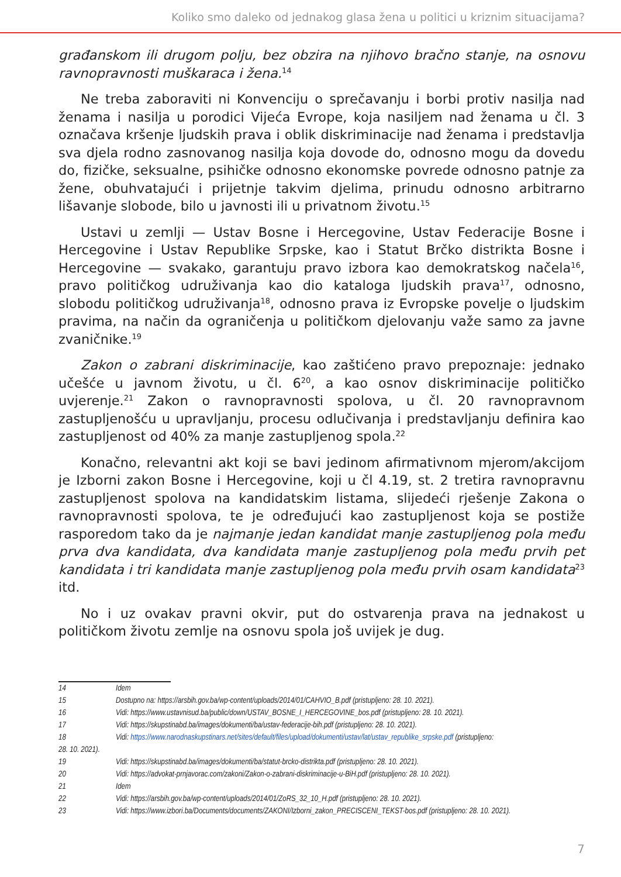Koliko smo daleko od jednakog glasa žena u politici u kriznim situacijama?
građanskom ili drugom polju, bez obzira na njihovo bračno stanje, na osnovu ravnopravnosti muškaraca i žena.<sup>14</sup>
Ne treba zaboraviti ni Konvenciju o sprečavanju i borbi protiv nasilja nad ženama i nasilja u porodici Vijeća Evrope, koja nasiljem nad ženama u čl. 3 označava kršenje ljudskih prava i oblik diskriminacije nad ženama i predstavlja sva djela rodno zasnovanog nasilja koja dovode do, odnosno mogu da dovedu do, fizičke, seksualne, psihičke odnosno ekonomske povrede odnosno patnje za žene, obuhvatajući i prijetnje takvim djelima, prinudu odnosno arbitrarno lišavanje slobode, bilo u javnosti ili u privatnom životu.<sup>15</sup>
Ustavi u zemlji — Ustav Bosne i Hercegovine, Ustav Federacije Bosne i Hercegovine i Ustav Republike Srpske, kao i Statut Brčko distrikta Bosne i Hercegovine — svakako, garantuju pravo izbora kao demokratskog načela<sup>16</sup>, pravo političkog udruživanja kao dio kataloga ljudskih prava<sup>17</sup>, odnosno, slobodu političkog udruživanja<sup>18</sup>, odnosno prava iz Evropske povelje o ljudskim pravima, na način da ograničenja u političkom djelovanju važe samo za javne zvaničnike.<sup>19</sup>
Zakon o zabrani diskriminacije, kao zaštićeno pravo prepoznaje: jednako učešće u javnom životu, u čl. 6<sup>20</sup>, a kao osnov diskriminacije političko uvjerenje.<sup>21</sup> Zakon o ravnopravnosti spolova, u čl. 20 ravnopravnom zastupljenošću u upravljanju, procesu odlučivanja i predstavljanju definira kao zastupljenost od 40% za manje zastupljenog spola.<sup>22</sup>
Konačno, relevantni akt koji se bavi jedinom afirmativnom mjerom/akcijom je Izborni zakon Bosne i Hercegovine, koji u čl 4.19, st. 2 tretira ravnopravnu zastupljenost spolova na kandidatskim listama, slijedeći rješenje Zakona o ravnopravnosti spolova, te je određujući kao zastupljenost koja se postiže rasporedom tako da je najmanje jedan kandidat manje zastupljenog pola među prva dva kandidata, dva kandidata manje zastupljenog pola među prvih pet kandidata i tri kandidata manje zastupljenog pola među prvih osam kandidata<sup>23</sup> itd.
No i uz ovakav pravni okvir, put do ostvarenja prava na jednakost u političkom životu zemlje na osnovu spola još uvijek je dug.
14 Idem
15 Dostupno na: https://arsbih.gov.ba/wp-content/uploads/2014/01/CAHVIO_B.pdf (pristupljeno: 28. 10. 2021).
16 Vidi: https://www.ustavnisud.ba/public/down/USTAV_BOSNE_I_HERCEGOVINE_bos.pdf (pristupljeno: 28. 10. 2021).
17 Vidi: https://skupstinabd.ba/images/dokumenti/ba/ustav-federacije-bih.pdf (pristupljeno: 28. 10. 2021).
18 Vidi: https://www.narodnaskupstinars.net/sites/default/files/upload/dokumenti/ustav/lat/ustav_republike_srpske.pdf (pristupljeno:
28. 10. 2021).
19 Vidi: https://skupstinabd.ba/images/dokumenti/ba/statut-brcko-distrikta.pdf (pristupljeno: 28. 10. 2021).
20 Vidi: https://advokat-prnjavorac.com/zakoni/Zakon-o-zabrani-diskriminacije-u-BiH.pdf (pristupljeno: 28. 10. 2021).
21 Idem
22 Vidi: https://arsbih.gov.ba/wp-content/uploads/2014/01/ZoRS_32_10_H.pdf (pristupljeno: 28. 10. 2021).
23 Vidi: https://www.izbori.ba/Documents/documents/ZAKONI/Izborni_zakon_PRECISCENI_TEKST-bos.pdf (pristupljeno: 28. 10. 2021).
7